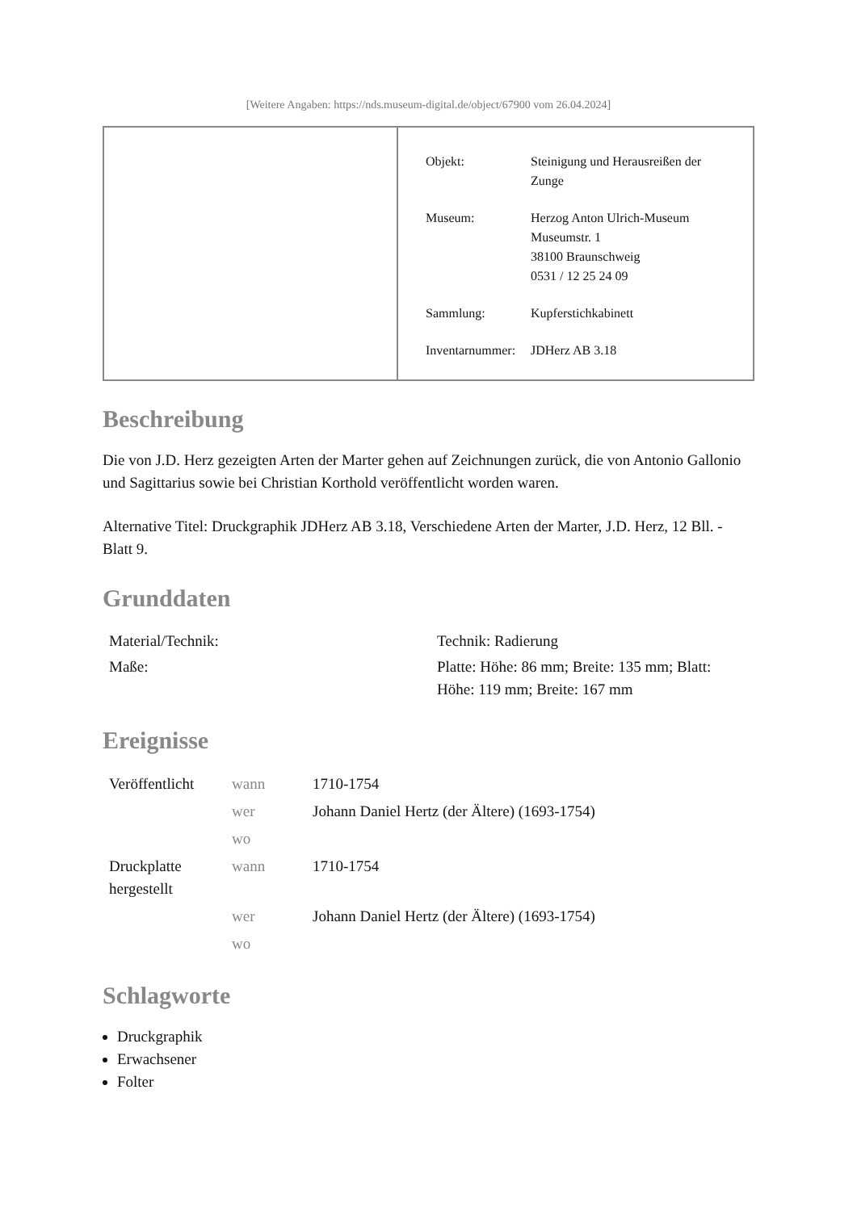[Weitere Angaben: https://nds.museum-digital.de/object/67900 vom 26.04.2024]
| Objekt: | Steinigung und Herausreißen der Zunge |
| Museum: | Herzog Anton Ulrich-Museum Museumstr. 1 38100 Braunschweig 0531 / 12 25 24 09 |
| Sammlung: | Kupferstichkabinett |
| Inventarnummer: | JDHerz AB 3.18 |
Beschreibung
Die von J.D. Herz gezeigten Arten der Marter gehen auf Zeichnungen zurück, die von Antonio Gallonio und Sagittarius sowie bei Christian Korthold veröffentlicht worden waren.
Alternative Titel: Druckgraphik JDHerz AB 3.18, Verschiedene Arten der Marter, J.D. Herz, 12 Bll. - Blatt 9.
Grunddaten
| Material/Technik: | Technik: Radierung |
| Maße: | Platte: Höhe: 86 mm; Breite: 135 mm; Blatt: Höhe: 119 mm; Breite: 167 mm |
Ereignisse
| Veröffentlicht | wann | 1710-1754 |
| | wer | Johann Daniel Hertz (der Ältere) (1693-1754) |
| | wo | |
| Druckplatte hergestellt | wann | 1710-1754 |
| | wer | Johann Daniel Hertz (der Ältere) (1693-1754) |
| | wo | |
Schlagworte
Druckgraphik
Erwachsener
Folter